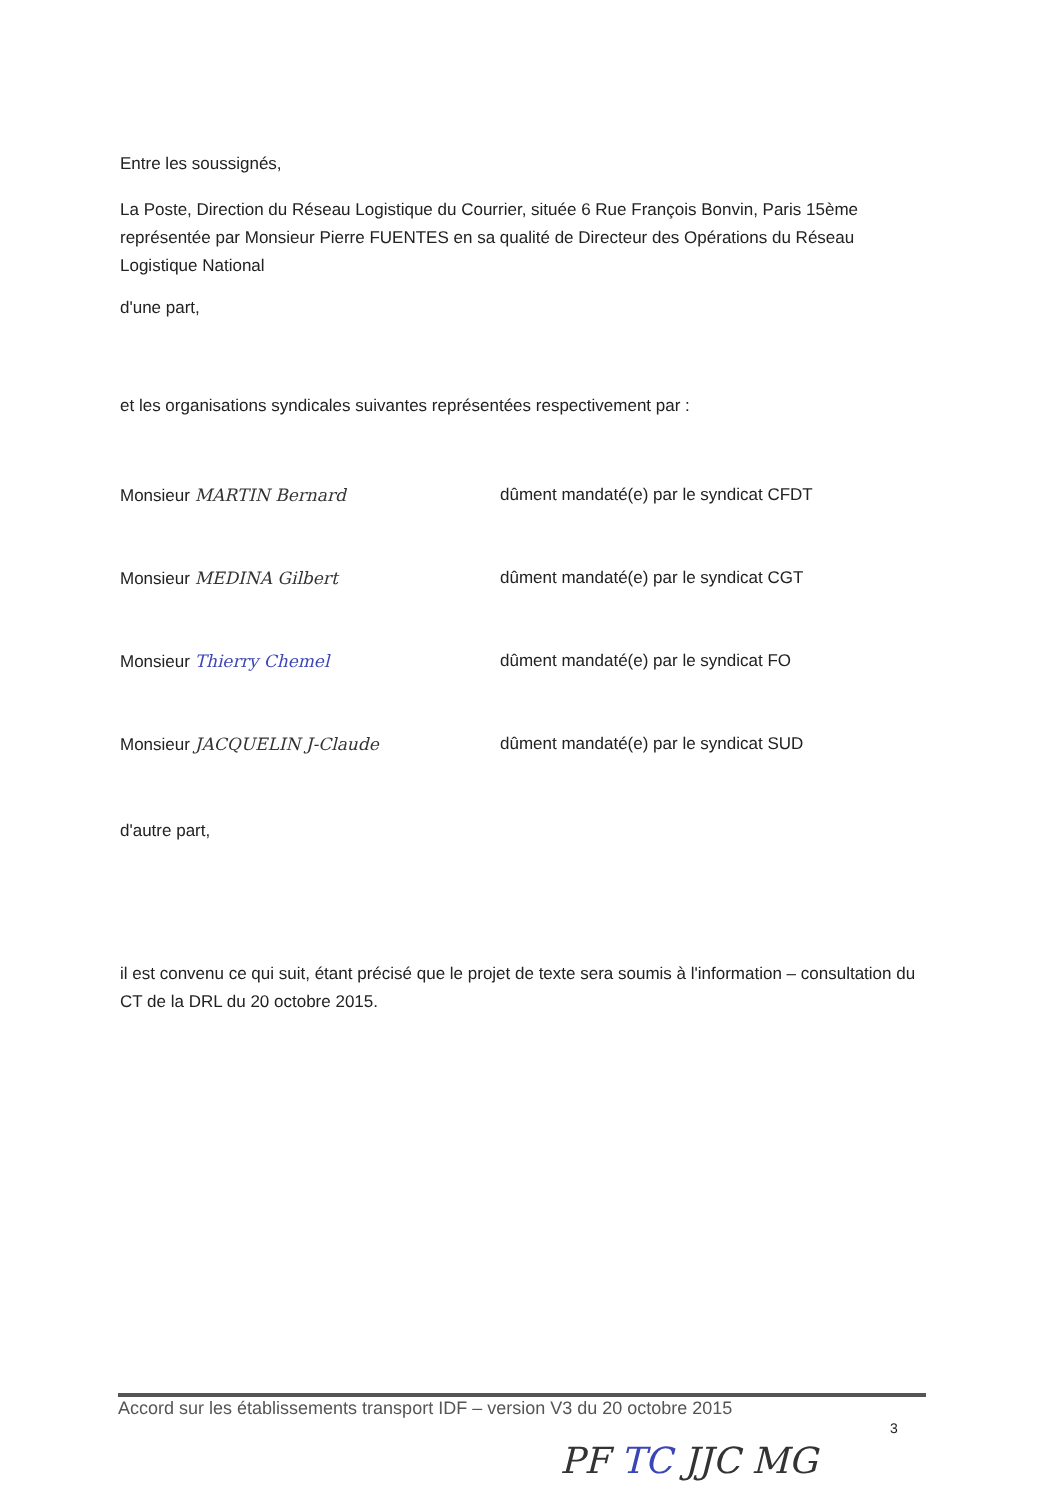Entre les soussignés,
La Poste, Direction du Réseau Logistique du Courrier, située 6 Rue François Bonvin, Paris 15ème représentée par Monsieur Pierre FUENTES en sa qualité de Directeur des Opérations du Réseau Logistique National
d'une part,
et les organisations syndicales suivantes représentées respectivement par :
Monsieur MARTIN Bernard dûment mandaté(e) par le syndicat CFDT
Monsieur MEDINA Gilbert dûment mandaté(e) par le syndicat CGT
Monsieur Thierry Chemel dûment mandaté(e) par le syndicat FO
Monsieur JACQUELIN J-Claude dûment mandaté(e) par le syndicat SUD
d'autre part,
il est convenu ce qui suit, étant précisé que le projet de texte sera soumis à l'information – consultation du CT de la DRL du 20 octobre 2015.
Accord sur les établissements transport IDF – version V3 du 20 octobre 2015
3
PF TC JJC MG